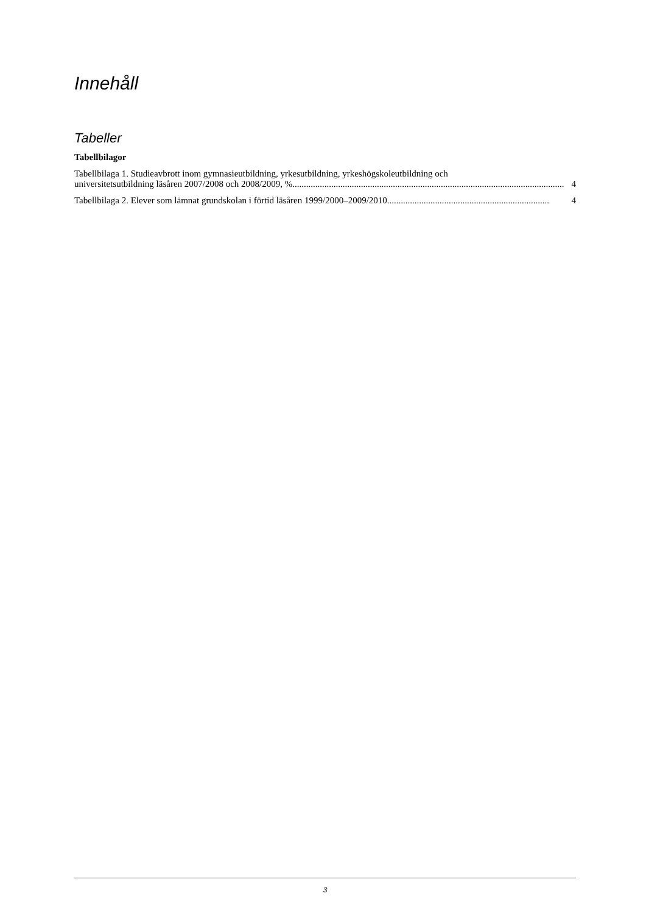Innehåll
Tabeller
Tabellbilagor
Tabellbilaga 1. Studieavbrott inom gymnasieutbildning, yrkesutbildning, yrkeshögskoleutbildning och
universitetsutbildning läsåren 2007/2008 och 2008/2009, %....................................................................................................................... 4
Tabellbilaga 2. Elever som lämnat grundskolan i förtid läsåren 1999/2000–2009/2010....................................................................... 4
3